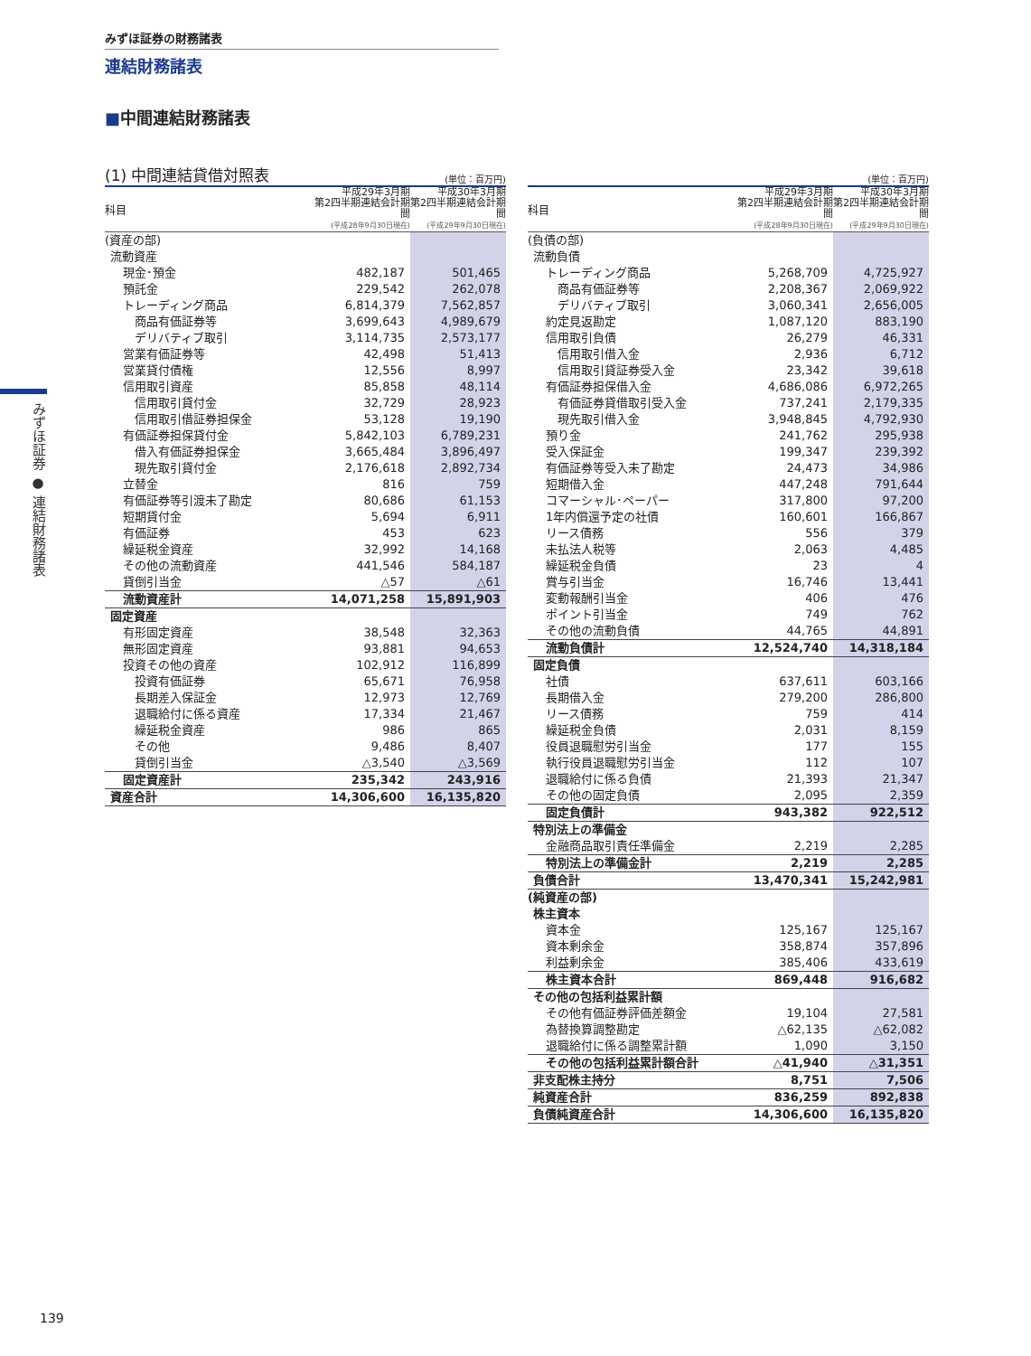みずほ証券の財務諸表
連結財務諸表
■中間連結財務諸表
みずほ証券 ● 連結財務諸表
(1) 中間連結貸借対照表 (単位：百万円)
| 科目 | 平成29年3月期 第2四半期連結会計期間 (平成28年9月30日現在) | 平成30年3月期 第2四半期連結会計期間 (平成29年9月30日現在) |
| --- | --- | --- |
| (資産の部) | | |
| 流動資産 | | |
| 現金･預金 | 482,187 | 501,465 |
| 預託金 | 229,542 | 262,078 |
| トレーディング商品 | 6,814,379 | 7,562,857 |
| 商品有価証券等 | 3,699,643 | 4,989,679 |
| デリバティブ取引 | 3,114,735 | 2,573,177 |
| 営業有価証券等 | 42,498 | 51,413 |
| 営業貸付債権 | 12,556 | 8,997 |
| 信用取引資産 | 85,858 | 48,114 |
| 信用取引貸付金 | 32,729 | 28,923 |
| 信用取引借証券担保金 | 53,128 | 19,190 |
| 有価証券担保貸付金 | 5,842,103 | 6,789,231 |
| 借入有価証券担保金 | 3,665,484 | 3,896,497 |
| 現先取引貸付金 | 2,176,618 | 2,892,734 |
| 立替金 | 816 | 759 |
| 有価証券等引渡未了勘定 | 80,686 | 61,153 |
| 短期貸付金 | 5,694 | 6,911 |
| 有価証券 | 453 | 623 |
| 繰延税金資産 | 32,992 | 14,168 |
| その他の流動資産 | 441,546 | 584,187 |
| 貸倒引当金 | △57 | △61 |
| 流動資産計 | 14,071,258 | 15,891,903 |
| 固定資産 | | |
| 有形固定資産 | 38,548 | 32,363 |
| 無形固定資産 | 93,881 | 94,653 |
| 投資その他の資産 | 102,912 | 116,899 |
| 投資有価証券 | 65,671 | 76,958 |
| 長期差入保証金 | 12,973 | 12,769 |
| 退職給付に係る資産 | 17,334 | 21,467 |
| 繰延税金資産 | 986 | 865 |
| その他 | 9,486 | 8,407 |
| 貸倒引当金 | △3,540 | △3,569 |
| 固定資産計 | 235,342 | 243,916 |
| 資産合計 | 14,306,600 | 16,135,820 |
(単位：百万円)
| 科目 | 平成29年3月期 第2四半期連結会計期間 (平成28年9月30日現在) | 平成30年3月期 第2四半期連結会計期間 (平成29年9月30日現在) |
| --- | --- | --- |
| (負債の部) | | |
| 流動負債 | | |
| トレーディング商品 | 5,268,709 | 4,725,927 |
| 商品有価証券等 | 2,208,367 | 2,069,922 |
| デリバティブ取引 | 3,060,341 | 2,656,005 |
| 約定見返勘定 | 1,087,120 | 883,190 |
| 信用取引負債 | 26,279 | 46,331 |
| 信用取引借入金 | 2,936 | 6,712 |
| 信用取引貸証券受入金 | 23,342 | 39,618 |
| 有価証券担保借入金 | 4,686,086 | 6,972,265 |
| 有価証券貸借取引受入金 | 737,241 | 2,179,335 |
| 現先取引借入金 | 3,948,845 | 4,792,930 |
| 預り金 | 241,762 | 295,938 |
| 受入保証金 | 199,347 | 239,392 |
| 有価証券等受入未了勘定 | 24,473 | 34,986 |
| 短期借入金 | 447,248 | 791,644 |
| コマーシャル･ペーパー | 317,800 | 97,200 |
| 1年内償還予定の社債 | 160,601 | 166,867 |
| リース債務 | 556 | 379 |
| 未払法人税等 | 2,063 | 4,485 |
| 繰延税金負債 | 23 | 4 |
| 賞与引当金 | 16,746 | 13,441 |
| 変動報酬引当金 | 406 | 476 |
| ポイント引当金 | 749 | 762 |
| その他の流動負債 | 44,765 | 44,891 |
| 流動負債計 | 12,524,740 | 14,318,184 |
| 固定負債 | | |
| 社債 | 637,611 | 603,166 |
| 長期借入金 | 279,200 | 286,800 |
| リース債務 | 759 | 414 |
| 繰延税金負債 | 2,031 | 8,159 |
| 役員退職慰労引当金 | 177 | 155 |
| 執行役員退職慰労引当金 | 112 | 107 |
| 退職給付に係る負債 | 21,393 | 21,347 |
| その他の固定負債 | 2,095 | 2,359 |
| 固定負債計 | 943,382 | 922,512 |
| 特別法上の準備金 | | |
| 金融商品取引責任準備金 | 2,219 | 2,285 |
| 特別法上の準備金計 | 2,219 | 2,285 |
| 負債合計 | 13,470,341 | 15,242,981 |
| (純資産の部) | | |
| 株主資本 | | |
| 資本金 | 125,167 | 125,167 |
| 資本剰余金 | 358,874 | 357,896 |
| 利益剰余金 | 385,406 | 433,619 |
| 株主資本合計 | 869,448 | 916,682 |
| その他の包括利益累計額 | | |
| その他有価証券評価差額金 | 19,104 | 27,581 |
| 為替換算調整勘定 | △62,135 | △62,082 |
| 退職給付に係る調整累計額 | 1,090 | 3,150 |
| その他の包括利益累計額合計 | △41,940 | △31,351 |
| 非支配株主持分 | 8,751 | 7,506 |
| 純資産合計 | 836,259 | 892,838 |
| 負債純資産合計 | 14,306,600 | 16,135,820 |
139